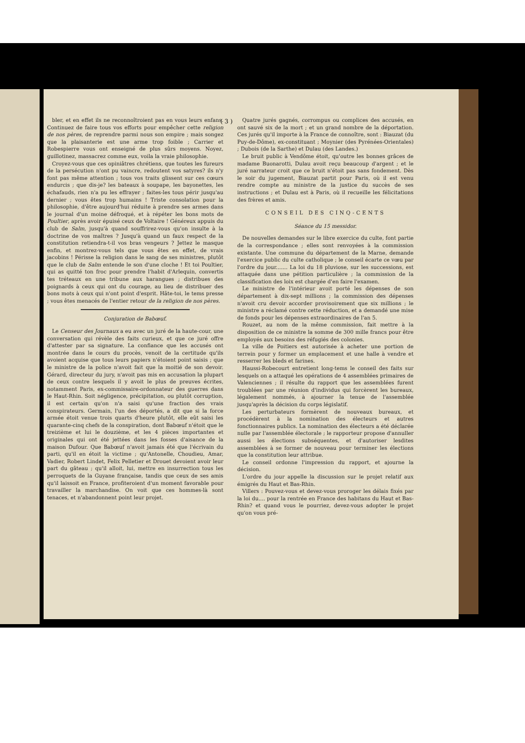( 3 )
bler, et en effet ils ne reconnoîtroient pas en vous leurs enfans. Continuez de faire tous vos efforts pour empêcher cette religion de nos pères, de reprendre parmi nous son empire ; mais songez que la plaisanterie est une arme trop foible ; Carrier et Robespierre vous ont enseigné de plus sûrs moyens. Noyez, guillotinez, massacrez comme eux, voila la vraie philosophie.
Croyez-vous que ces opiniâtres chrétiens, que toutes les fureurs de la persécution n'ont pu vaincre, redoutent vos satyres? ils n'y font pas même attention ; tous vos traits glissent sur ces cœurs endurcis ; que dis-je? les bateaux à soupape, les bayonettes, les échafauds, rien n'a pu les effrayer ; faites-les tous périr jusqu'au dernier ; vous êtes trop humains ! Triste consolation pour la philosophie, d'être aujourd'hui réduite à prendre ses armes dans le journal d'un moine défroqué, et à répéter les bons mots de Poultier, après avoir épuisé ceux de Voltaire ! Généreux appuis du club de Salm, jusqu'à quand souffrirez-vous qu'on insulte à la doctrine de vos maîtres ? Jusqu'à quand un faux respect de la constitution retiendra-t-il vos bras vengeurs ? Jettez le masque enfin, et montrez-vous tels que vous êtes en effet, de vrais jacobins ! Périsse la religion dans le sang de ses ministres, plutôt que le club de Salm entende le son d'une cloche ! Et toi Poultier, qui as quitté ton froc pour prendre l'habit d'Arlequin, convertis tes tréteaux en une tribune aux harangues ; distribues des poignards à ceux qui ont du courage, au lieu de distribuer des bons mots à ceux qui n'ont point d'esprit. Hâte-toi, le tems presse ; vous êtes menacés de l'entier retour de la religion de nos pères.
Conjuration de Babœuf.
Le Censeur des Journaux a eu avec un juré de la haute-cour, une conversation qui révèle des faits curieux, et que ce juré offre d'attester par sa signature. La confiance que les accusés ont montrée dans le cours du procès, venoit de la certitude qu'ils avoient acquise que tous leurs papiers n'étoient point saisis ; que le ministre de la police n'avoit fait que la moitié de son devoir. Gérard, directeur du jury, n'avoit pas mis en accusation la plupart de ceux contre lesquels il y avoit le plus de preuves écrites, notamment Paris, ex-commissaire-ordonnateur des guerres dans le Haut-Rhin. Soit négligence, précipitation, ou plutôt corruption, il est certain qu'on n'a saisi qu'une fraction des vrais conspirateurs. Germain, l'un des déportés, a dit que si la force armée étoit venue trois quarts d'heure plutôt, elle eût saisi les quarante-cinq chefs de la conspiration, dont Babœuf n'étoit que le treizième et lui le douzième, et les 4 pièces importantes et originales qui ont été jettées dans les fosses d'aisance de la maison Dufour. Que Babœuf n'avoit jamais été que l'écrivain du parti, qu'il en étoit la victime ; qu'Antonelle, Choudieu, Amar, Vadier, Robert Lindet, Felix Pelletier et Drouet devoient avoir leur part du gâteau ; qu'il alloit, lui, mettre en insurrection tous les perroquets de la Guyane française, tandis que ceux de ses amis qu'il laissoit en France, profiteroient d'un moment favorable pour travailler la marchandise. On voit que ces hommes-là sont tenaces, et n'abandonnent point leur projet.
Quatre jurés gagnés, corrompus ou complices des accusés, en ont sauvé six de la mort ; et un grand nombre de la déportation. Ces jurés qu'il importe à la France de connoître, sont : Biauzat (du Puy-de-Dôme), ex-constituant ; Moynier (des Pyrénées-Orientales) ; Dubois (de la Sarthe) et Dulau (des Landes.)
Le bruit public à Vendôme étoit, qu'outre les bonnes grâces de madame Buonarotti, Dulau avoit reçu beaucoup d'argent ; et le juré narrateur croit que ce bruit n'étoit pas sans fondement. Dès le soir du jugement, Biauzat partit pour Paris, où il est venu rendre compte au ministre de la justice du succès de ses instructions ; et Dulau est à Paris, où il recueille les félicitations des frères et amis.
CONSEIL DES CINQ-CENTS
Séance du 15 messidor.
De nouvelles demandes sur le libre exercice du culte, font partie de la correspondance ; elles sont renvoyées à la commission existante. Une commune du département de la Marne, demande l'exercice public du culte catholique ; le conseil écarte ce vœu par l'ordre du jour....... La loi du 18 pluviose, sur les successions, est attaquée dans une pétition particulière ; la commission de la classification des loix est chargée d'en faire l'examen.
Le ministre de l'intérieur avoit porté les dépenses de son département à dix-sept millions ; la commission des dépenses n'avoit cru devoir accorder provisoirement que six millions ; le ministre a réclamé contre cette réduction, et a demandé une mise de fonds pour les dépenses extraordinaires de l'an 5.
Rouzet, au nom de la même commission, fait mettre à la disposition de ce ministre la somme de 300 mille francs pour être employés aux besoins des réfugiés des colonies.
La ville de Poitiers est autorisée à acheter une portion de terrein pour y former un emplacement et une halle à vendre et resserrer les bleds et farines.
Haussi-Robecourt entretient long-tems le conseil des faits sur lesquels on a attaqué les opérations de 4 assemblées primaires de Valenciennes ; il résulte du rapport que les assemblées furent troublées par une réunion d'individus qui forcèrent les bureaux, légalement nommés, à ajourner la tenue de l'assemblée jusqu'après la décision du corps législatif.
Les perturbateurs formèrent de nouveaux bureaux, et procédèrent à la nomination des électeurs et autres fonctionnaires publics. La nomination des électeurs a été déclarée nulle par l'assemblée électorale ; le rapporteur propose d'annuller aussi les élections subséquentes, et d'autoriser lesdites assemblées à se former de nouveau pour terminer les élections que la constitution leur attribue.
Le conseil ordonne l'impression du rapport, et ajourne la décision.
L'ordre du jour appelle la discussion sur le projet relatif aux émigrés du Haut et Bas-Rhin.
Villers : Pouvez-vous et devez-vous proroger les délais fixés par la loi du.... pour la rentrée en France des habitans du Haut et Bas-Rhin? et quand vous le pourriez, devez-vous adopter le projet qu'on vous pré-